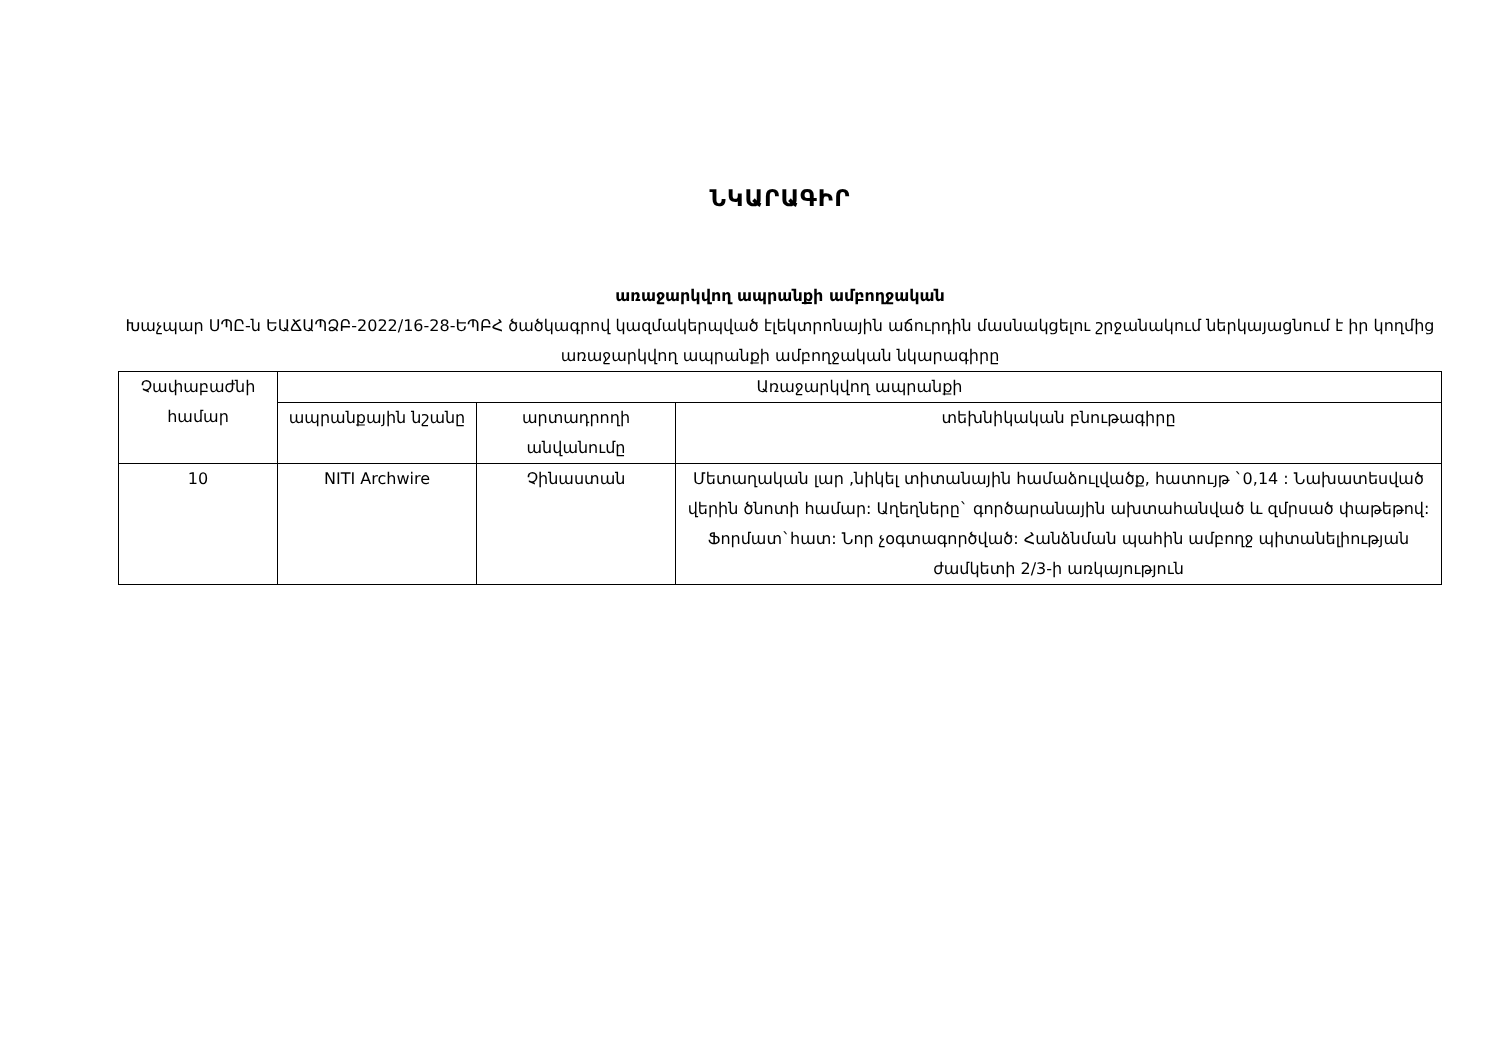ՆԿԱՐԱԳԻՐ
առաջարկվող ապրանքի ամբողջական
Խաչպար ՍՊԸ-ն ԵԱՃԱՊՁԲ-2022/16-28-ԵՊԲՀ ծածկագրով կազմակերպված էլեկտրոնային աճուրդին մասնակցելու շրջանակում ներկայացնում է իր կողմից առաջարկվող ապրանքի ամբողջական նկարագիրը
| Չափաբաժնի համար | Առաջարկվող ապրանքի | | |
| --- | --- | --- | --- |
| | ապրանքային նշանը | արտադրողի անվանումը | տեխնիկական բնութագիրը |
| 10 | NITI Archwire | Չինաստան | Մետաղական լար ,նիկել տիտանային համաձուլվածք, հատույթ `0,14 : Նախատեսված վերին ծնոտի համար: Աղեղները` գործարանային ախտահանված և զմրսած փաթեթով: Ֆորմատ`հատ: Նոր չօգտագործված: Հանձնման պահին ամբողջ պիտանելիության ժամկետի 2/3-ի առկայություն |